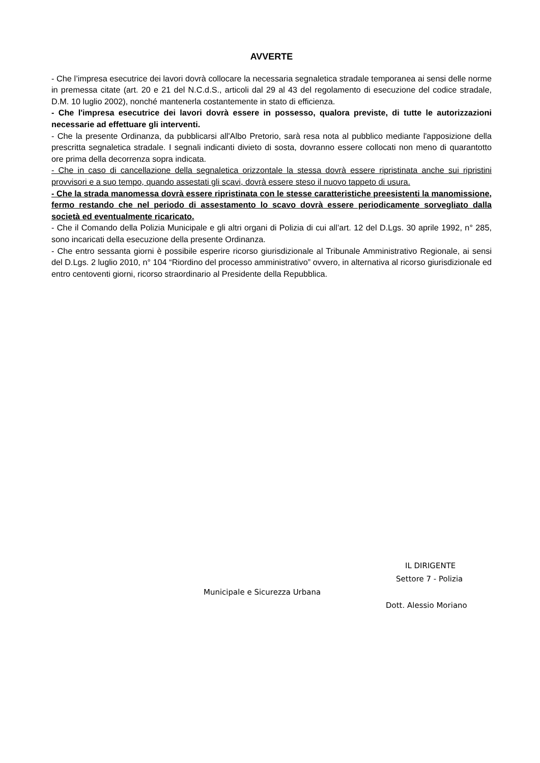AVVERTE
- Che l’impresa esecutrice dei lavori dovrà collocare la necessaria segnaletica stradale temporanea ai sensi delle norme in premessa citate (art. 20 e 21 del N.C.d.S., articoli dal 29 al 43 del regolamento di esecuzione del codice stradale, D.M. 10 luglio 2002), nonché mantenerla costantemente in stato di efficienza.
- Che l'impresa esecutrice dei lavori dovrà essere in possesso, qualora previste, di tutte le autorizzazioni necessarie ad effettuare gli interventi.
- Che la presente Ordinanza, da pubblicarsi all'Albo Pretorio, sarà resa nota al pubblico mediante l'apposizione della prescritta segnaletica stradale. I segnali indicanti divieto di sosta, dovranno essere collocati non meno di quarantotto ore prima della decorrenza sopra indicata.
- Che in caso di cancellazione della segnaletica orizzontale la stessa dovrà essere ripristinata anche sui ripristini provvisori e a suo tempo, quando assestati gli scavi, dovrà essere steso il nuovo tappeto di usura.
- Che la strada manomessa dovrà essere ripristinata con le stesse caratteristiche preesistenti la manomissione, fermo restando che nel periodo di assestamento lo scavo dovrà essere periodicamente sorvegliato dalla società ed eventualmente ricaricato.
- Che il Comando della Polizia Municipale e gli altri organi di Polizia di cui all’art. 12 del D.Lgs. 30 aprile 1992, n° 285, sono incaricati della esecuzione della presente Ordinanza.
- Che entro sessanta giorni è possibile esperire ricorso giurisdizionale al Tribunale Amministrativo Regionale, ai sensi del D.Lgs. 2 luglio 2010, n° 104 “Riordino del processo amministrativo” ovvero, in alternativa al ricorso giurisdizionale ed entro centoventi giorni, ricorso straordinario al Presidente della Repubblica.
IL DIRIGENTE
Settore 7 - Polizia
Municipale e Sicurezza Urbana
Dott. Alessio Moriano